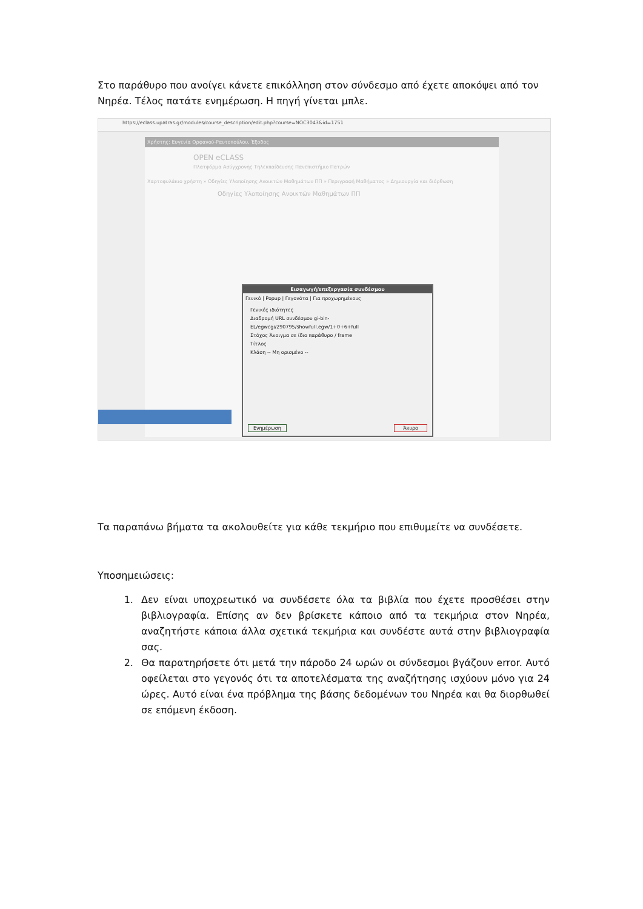Στο παράθυρο που ανοίγει κάνετε επικόλληση στον σύνδεσμο από έχετε αποκόψει από τον Νηρέα. Τέλος πατάτε ενημέρωση. Η πηγή γίνεται μπλε.
https://eclass.upatras.gr/modules/course_description/edit.php?course=NOC3043&id=1751
Χρήστης: Ευγενία Ορφανού-Ραυτοπούλου, Έξοδος
OPEN eCLASS
Πλατφόρμα Ασύγχρονης Τηλεκπαίδευσης Πανεπιστήμιο Πατρών
Χαρτοφυλάκιο χρήστη » Οδηγίες Υλοποίησης Ανοικτών Μαθημάτων ΠΠ » Περιγραφή Μαθήματος » Δημιουργία και διόρθωση
Οδηγίες Υλοποίησης Ανοικτών Μαθημάτων ΠΠ
Εισαγωγή/επεξεργασία συνδέσμου
Γενικό | Popup | Γεγονότα | Για προχωρημένους
Γενικές ιδιότητες
Διαδρομή URL συνδέσμου gi-bin-EL/egwcgi/290795/showfull.egw/1+0+6+full
Στόχος Άνοιγμα σε ίδιο παράθυρο / frame
Τίτλος
Κλάση -- Μη ορισμένο --
Ενημέρωση Άκυρο
Τα παραπάνω βήματα τα ακολουθείτε για κάθε τεκμήριο που επιθυμείτε να συνδέσετε.
Υποσημειώσεις:
1. Δεν είναι υποχρεωτικό να συνδέσετε όλα τα βιβλία που έχετε προσθέσει στην βιβλιογραφία. Επίσης αν δεν βρίσκετε κάποιο από τα τεκμήρια στον Νηρέα, αναζητήστε κάποια άλλα σχετικά τεκμήρια και συνδέστε αυτά στην βιβλιογραφία σας.
2. Θα παρατηρήσετε ότι μετά την πάροδο 24 ωρών οι σύνδεσμοι βγάζουν error. Αυτό οφείλεται στο γεγονός ότι τα αποτελέσματα της αναζήτησης ισχύουν μόνο για 24 ώρες. Αυτό είναι ένα πρόβλημα της βάσης δεδομένων του Νηρέα και θα διορθωθεί σε επόμενη έκδοση.